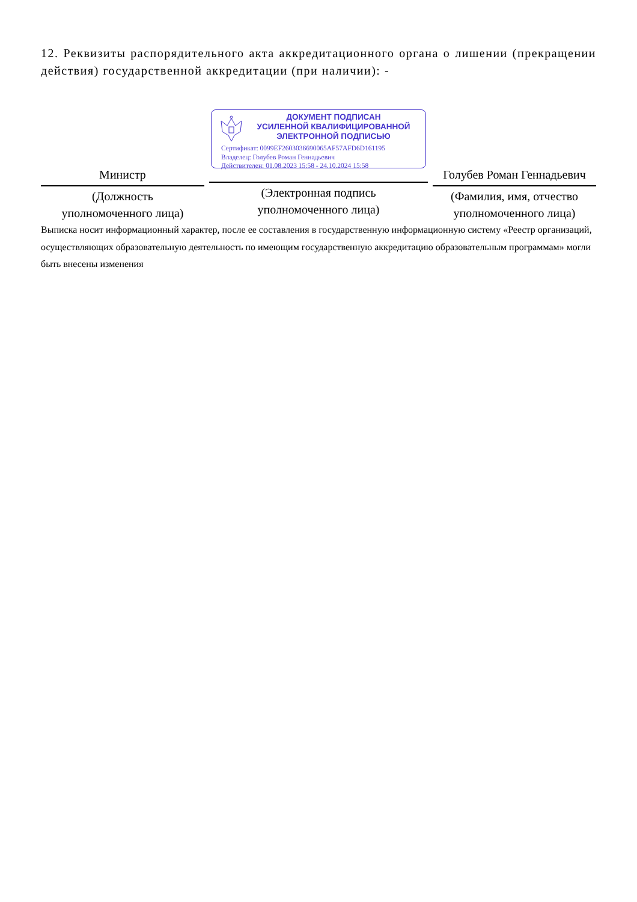12. Реквизиты распорядительного акта аккредитационного органа о лишении (прекращении действия) государственной аккредитации (при наличии): -
Министр
(Должность
уполномоченного лица)
ДОКУМЕНТ ПОДПИСАН
УСИЛЕННОЙ КВАЛИФИЦИРОВАННОЙ
ЭЛЕКТРОННОЙ ПОДПИСЬЮ
Сертификат: 0099EF2603036690065AF57AFD6D161195
Владелец: Голубев Роман Геннадьевич
Действителен: 01.08.2023 15:58 - 24.10.2024 15:58
(Электронная подпись
уполномоченного лица)
Голубев Роман Геннадьевич
(Фамилия, имя, отчество
уполномоченного лица)
Выписка носит информационный характер, после ее составления в государственную информационную систему «Реестр организаций, осуществляющих образовательную деятельность по имеющим государственную аккредитацию образовательным программам» могли быть внесены изменения